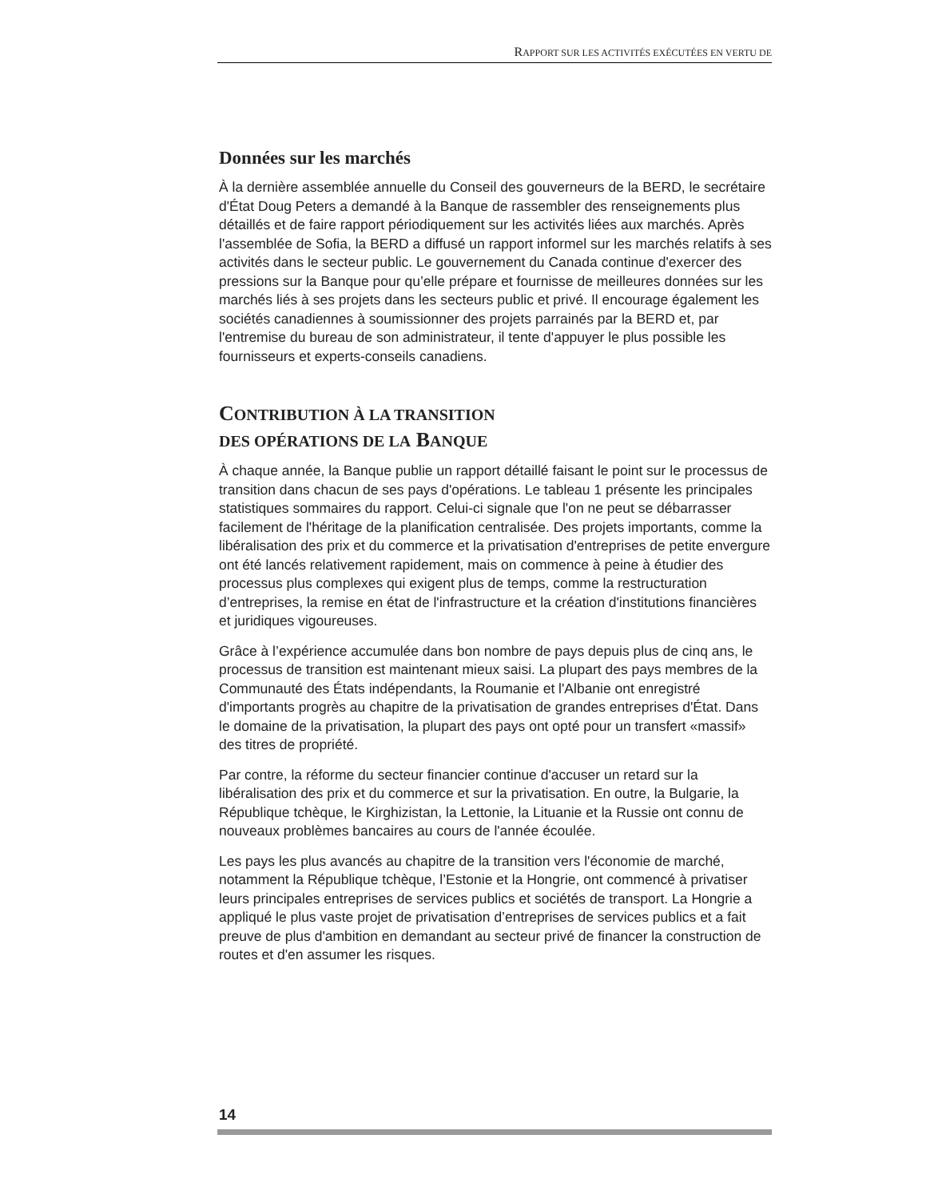RAPPORT SUR LES ACTIVITÉS EXÉCUTÉES EN VERTU DE
Données sur les marchés
À la dernière assemblée annuelle du Conseil des gouverneurs de la BERD, le secrétaire d'État Doug Peters a demandé à la Banque de rassembler des renseignements plus détaillés et de faire rapport périodiquement sur les activités liées aux marchés. Après l'assemblée de Sofia, la BERD a diffusé un rapport informel sur les marchés relatifs à ses activités dans le secteur public. Le gouvernement du Canada continue d'exercer des pressions sur la Banque pour qu’elle prépare et fournisse de meilleures données sur les marchés liés à ses projets dans les secteurs public et privé. Il encourage également les sociétés canadiennes à soumissionner des projets parrainés par la BERD et, par l'entremise du bureau de son administrateur, il tente d'appuyer le plus possible les fournisseurs et experts-conseils canadiens.
CONTRIBUTION À LA TRANSITION
DES OPÉRATIONS DE LA BANQUE
À chaque année, la Banque publie un rapport détaillé faisant le point sur le processus de transition dans chacun de ses pays d'opérations. Le tableau 1 présente les principales statistiques sommaires du rapport. Celui-ci signale que l'on ne peut se débarrasser facilement de l'héritage de la planification centralisée. Des projets importants, comme la libéralisation des prix et du commerce et la privatisation d'entreprises de petite envergure ont été lancés relativement rapidement, mais on commence à peine à étudier des processus plus complexes qui exigent plus de temps, comme la restructuration d’entreprises, la remise en état de l'infrastructure et la création d'institutions financières et juridiques vigoureuses.
Grâce à l’expérience accumulée dans bon nombre de pays depuis plus de cinq ans, le processus de transition est maintenant mieux saisi. La plupart des pays membres de la Communauté des États indépendants, la Roumanie et l'Albanie ont enregistré d'importants progrès au chapitre de la privatisation de grandes entreprises d'État. Dans le domaine de la privatisation, la plupart des pays ont opté pour un transfert «massif» des titres de propriété.
Par contre, la réforme du secteur financier continue d'accuser un retard sur la libéralisation des prix et du commerce et sur la privatisation. En outre, la Bulgarie, la République tchèque, le Kirghizistan, la Lettonie, la Lituanie et la Russie ont connu de nouveaux problèmes bancaires au cours de l'année écoulée.
Les pays les plus avancés au chapitre de la transition vers l'économie de marché, notamment la République tchèque, l’Estonie et la Hongrie, ont commencé à privatiser leurs principales entreprises de services publics et sociétés de transport. La Hongrie a appliqué le plus vaste projet de privatisation d’entreprises de services publics et a fait preuve de plus d'ambition en demandant au secteur privé de financer la construction de routes et d'en assumer les risques.
14